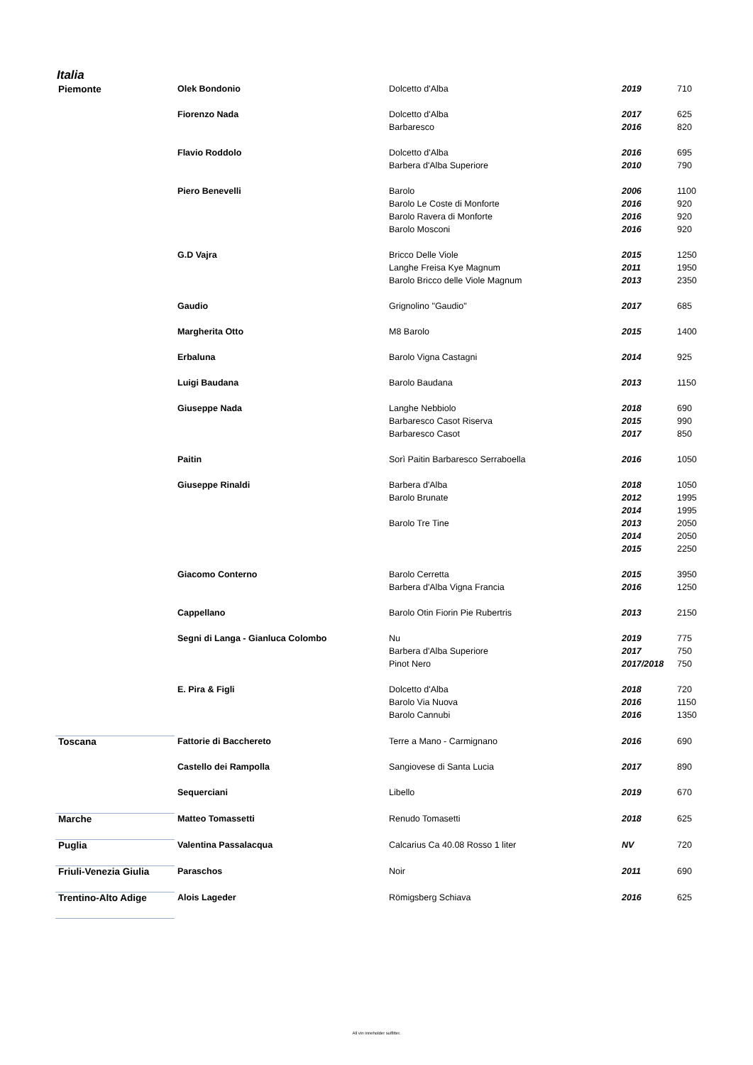Italia
| Piemonte | Olek Bondonio | Dolcetto d'Alba | 2019 | 710 |
| | Fiorenzo Nada | Dolcetto d'Alba | 2017 | 625 |
| | | Barbaresco | 2016 | 820 |
| | Flavio Roddolo | Dolcetto d'Alba | 2016 | 695 |
| | | Barbera d'Alba Superiore | 2010 | 790 |
| | Piero Benevelli | Barolo | 2006 | 1100 |
| | | Barolo Le Coste di Monforte | 2016 | 920 |
| | | Barolo Ravera di Monforte | 2016 | 920 |
| | | Barolo Mosconi | 2016 | 920 |
| | G.D Vajra | Bricco Delle Viole | 2015 | 1250 |
| | | Langhe Freisa Kye Magnum | 2011 | 1950 |
| | | Barolo Bricco delle Viole Magnum | 2013 | 2350 |
| | Gaudio | Grignolino "Gaudio" | 2017 | 685 |
| | Margherita Otto | M8 Barolo | 2015 | 1400 |
| | Erbaluna | Barolo Vigna Castagni | 2014 | 925 |
| | Luigi Baudana | Barolo Baudana | 2013 | 1150 |
| | Giuseppe Nada | Langhe Nebbiolo | 2018 | 690 |
| | | Barbaresco Casot Riserva | 2015 | 990 |
| | | Barbaresco Casot | 2017 | 850 |
| | Paitin | Sorì Paitin Barbaresco Serraboella | 2016 | 1050 |
| | Giuseppe Rinaldi | Barbera d'Alba | 2018 | 1050 |
| | | Barolo Brunate | 2012 | 1995 |
| | | | 2014 | 1995 |
| | | Barolo Tre Tine | 2013 | 2050 |
| | | | 2014 | 2050 |
| | | | 2015 | 2250 |
| | Giacomo Conterno | Barolo Cerretta | 2015 | 3950 |
| | | Barbera d'Alba Vigna Francia | 2016 | 1250 |
| | Cappellano | Barolo Otin Fiorin Pie Rubertris | 2013 | 2150 |
| | Segni di Langa - Gianluca Colombo | Nu | 2019 | 775 |
| | | Barbera d'Alba Superiore | 2017 | 750 |
| | | Pinot Nero | 2017/2018 | 750 |
| | E. Pira & Figli | Dolcetto d'Alba | 2018 | 720 |
| | | Barolo Via Nuova | 2016 | 1150 |
| | | Barolo Cannubi | 2016 | 1350 |
| Toscana | Fattorie di Bacchereto | Terre a Mano - Carmignano | 2016 | 690 |
| | Castello dei Rampolla | Sangiovese di Santa Lucia | 2017 | 890 |
| | Sequerciani | Libello | 2019 | 670 |
| Marche | Matteo Tomassetti | Renudo Tomasetti | 2018 | 625 |
| Puglia | Valentina Passalacqua | Calcarius Ca 40.08 Rosso 1 liter | NV | 720 |
| Friuli-Venezia Giulia | Paraschos | Noir | 2011 | 690 |
| Trentino-Alto Adige | Alois Lageder | Römigsberg Schiava | 2016 | 625 |
All vin inneholder sulfitter.